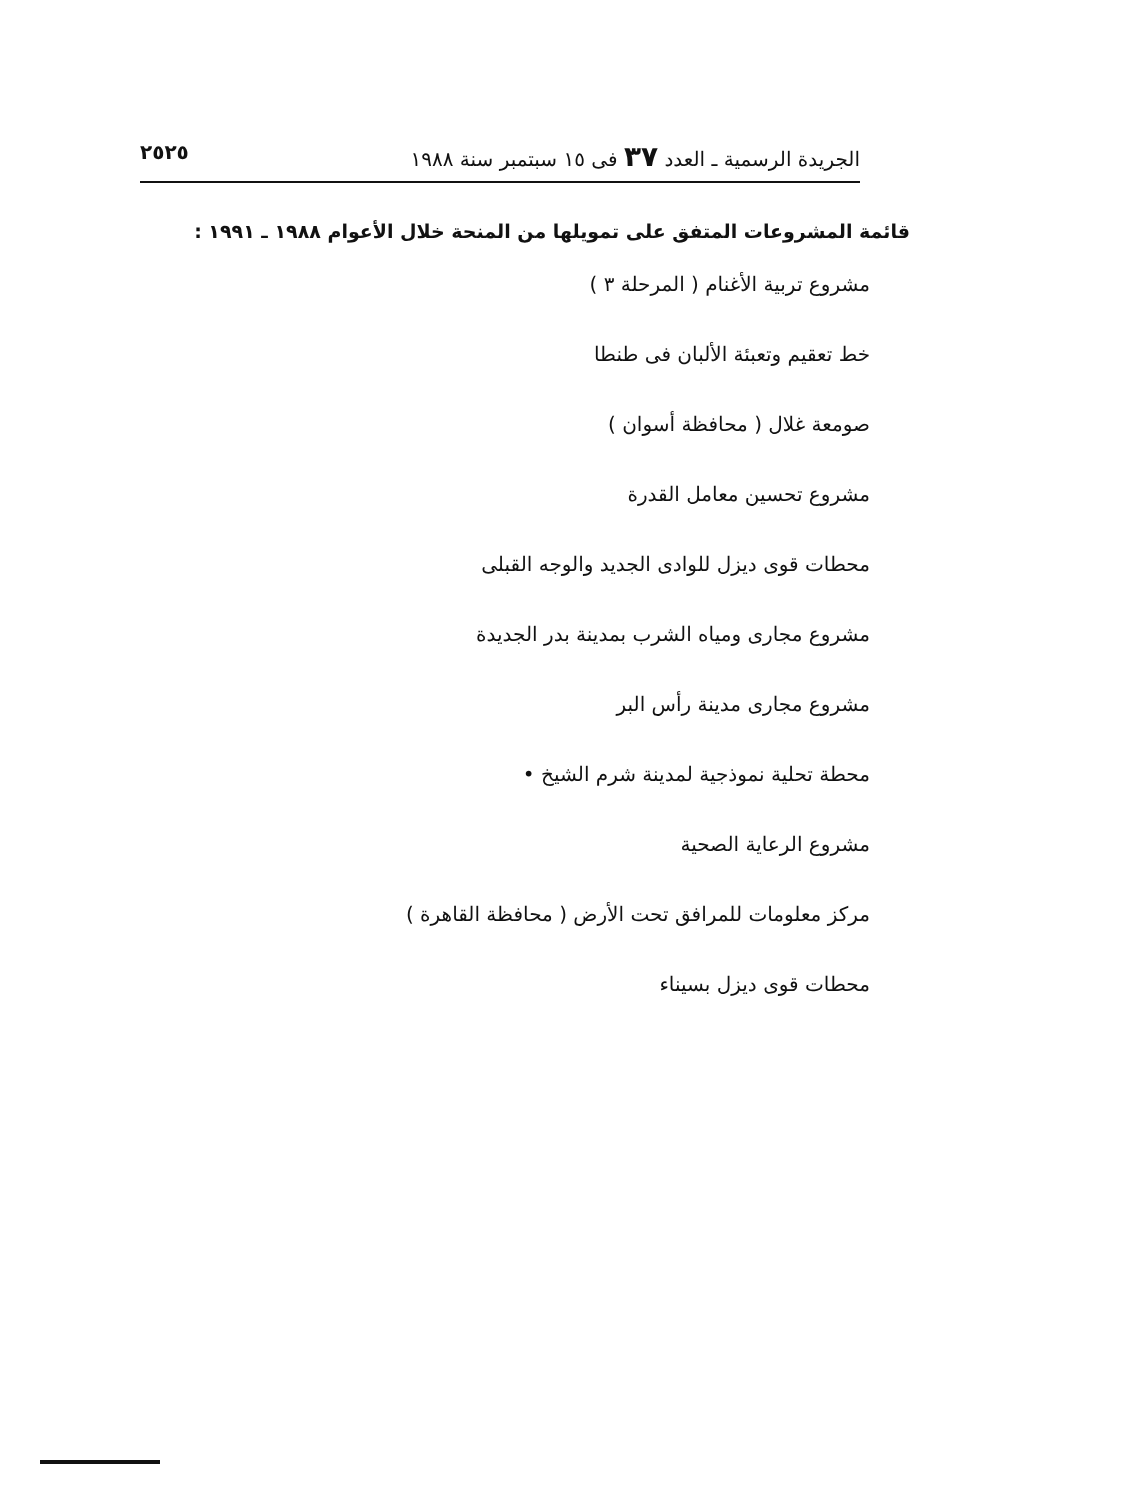الجريدة الرسمية ـ العدد ٣٧ فى ١٥ سبتمبر سنة ١٩٨٨ ٢٥٢٥
قائمة المشروعات المتفق على تمويلها من المنحة خلال الأعوام ١٩٨٨ ـ ١٩٩١ :
مشروع تربية الأغنام ( المرحلة ٣ )
خط تعقيم وتعبئة الألبان فى طنطا
صومعة غلال ( محافظة أسوان )
مشروع تحسين معامل القدرة
محطات قوى ديزل للوادى الجديد والوجه القبلى
مشروع مجارى ومياه الشرب بمدينة بدر الجديدة
مشروع مجارى مدينة رأس البر
محطة تحلية نموذجية لمدينة شرم الشيخ •
مشروع الرعاية الصحية
مركز معلومات للمرافق تحت الأرض ( محافظة القاهرة )
محطات قوى ديزل بسيناء